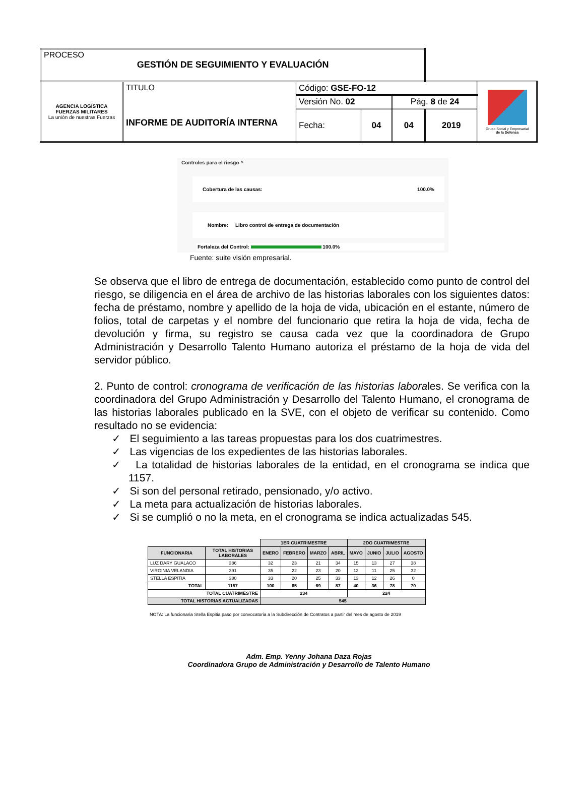| PROCESO GESTIÓN DE SEGUIMIENTO Y EVALUACIÓN | | | | | | |
| AGENCIA LOGÍSTICA FUERZAS MILITARES La unión de nuestras Fuerzas | TITULO INFORME DE AUDITORÍA INTERNA | Código: GSE-FO-12 | | | | Grupo Social y Empresarial de la Defensa |
| | | Versión No. 02 | | Pág. 8 de 24 | | |
| | | Fecha: | 04 | 04 | 2019 | |
Controles para el riesgo ^
Cobertura de las causas: 100.0%
Nombre: Libro control de entrega de documentación
Fortaleza del Control: 100.0%
Fuente: suite visión empresarial.
Se observa que el libro de entrega de documentación, establecido como punto de control del riesgo, se diligencia en el área de archivo de las historias laborales con los siguientes datos: fecha de préstamo, nombre y apellido de la hoja de vida, ubicación en el estante, número de folios, total de carpetas y el nombre del funcionario que retira la hoja de vida, fecha de devolución y firma, su registro se causa cada vez que la coordinadora de Grupo Administración y Desarrollo Talento Humano autoriza el préstamo de la hoja de vida del servidor público.
2. Punto de control: cronograma de verificación de las historias laborales. Se verifica con la coordinadora del Grupo Administración y Desarrollo del Talento Humano, el cronograma de las historias laborales publicado en la SVE, con el objeto de verificar su contenido. Como resultado no se evidencia:
✓ El seguimiento a las tareas propuestas para los dos cuatrimestres.
✓ Las vigencias de los expedientes de las historias laborales.
✓ La totalidad de historias laborales de la entidad, en el cronograma se indica que 1157.
✓ Si son del personal retirado, pensionado, y/o activo.
✓ La meta para actualización de historias laborales.
✓ Si se cumplió o no la meta, en el cronograma se indica actualizadas 545.
| | | 1ER CUATRIMESTRE | | | | 2DO CUATRIMESTRE | | | |
| --- | --- | --- | --- | --- | --- | --- | --- | --- | --- |
| FUNCIONARIA | TOTAL HISTORIAS LABORALES | ENERO | FEBRERO | MARZO | ABRIL | MAYO | JUNIO | JULIO | AGOSTO |
| LUZ DARY GUALACO | 386 | 32 | 23 | 21 | 34 | 15 | 13 | 27 | 38 |
| VIRGINIA VELANDIA | 391 | 35 | 22 | 23 | 20 | 12 | 11 | 25 | 32 |
| STELLA ESPITIA | 380 | 33 | 20 | 25 | 33 | 13 | 12 | 26 | 0 |
| TOTAL | 1157 | 100 | 65 | 69 | 87 | 40 | 36 | 78 | 70 |
| TOTAL CUATRIMESTRE | | 234 | | | | 224 | | | |
| TOTAL HISTORIAS ACTUALIZADAS | | 545 | | | | | | | |
NOTA: La funcionaria Stella Espitia paso por convocatoria a la Subdirección de Contratos a partir del mes de agosto de 2019
Adm. Emp. Yenny Johana Daza Rojas
Coordinadora Grupo de Administración y Desarrollo de Talento Humano